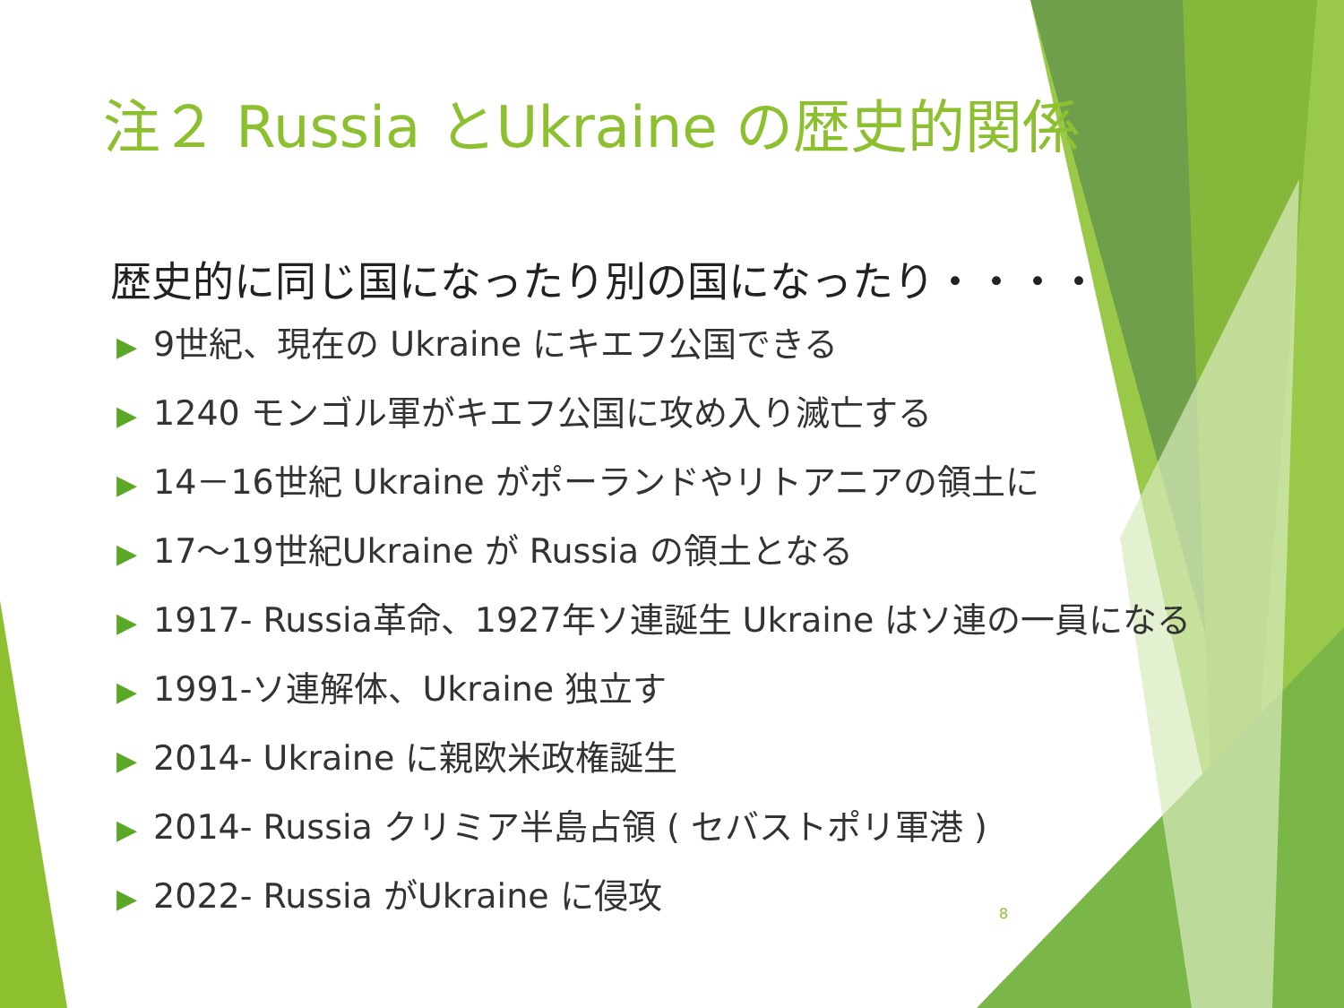注２ Russia とUkraine の歴史的関係
歴史的に同じ国になったり別の国になったり・・・・
▶ 9世紀、現在の Ukraine にキエフ公国できる
▶ 1240 モンゴル軍がキエフ公国に攻め入り滅亡する
▶ 14－16世紀 Ukraine がポーランドやリトアニアの領土に
▶ 17～19世紀Ukraine が Russia の領土となる
▶ 1917- Russia革命、1927年ソ連誕生 Ukraine はソ連の一員になる
▶ 1991-ソ連解体、Ukraine 独立す
▶ 2014- Ukraine に親欧米政権誕生
▶ 2014- Russia クリミア半島占領 ( セバストポリ軍港 )
▶ 2022- Russia がUkraine に侵攻
8